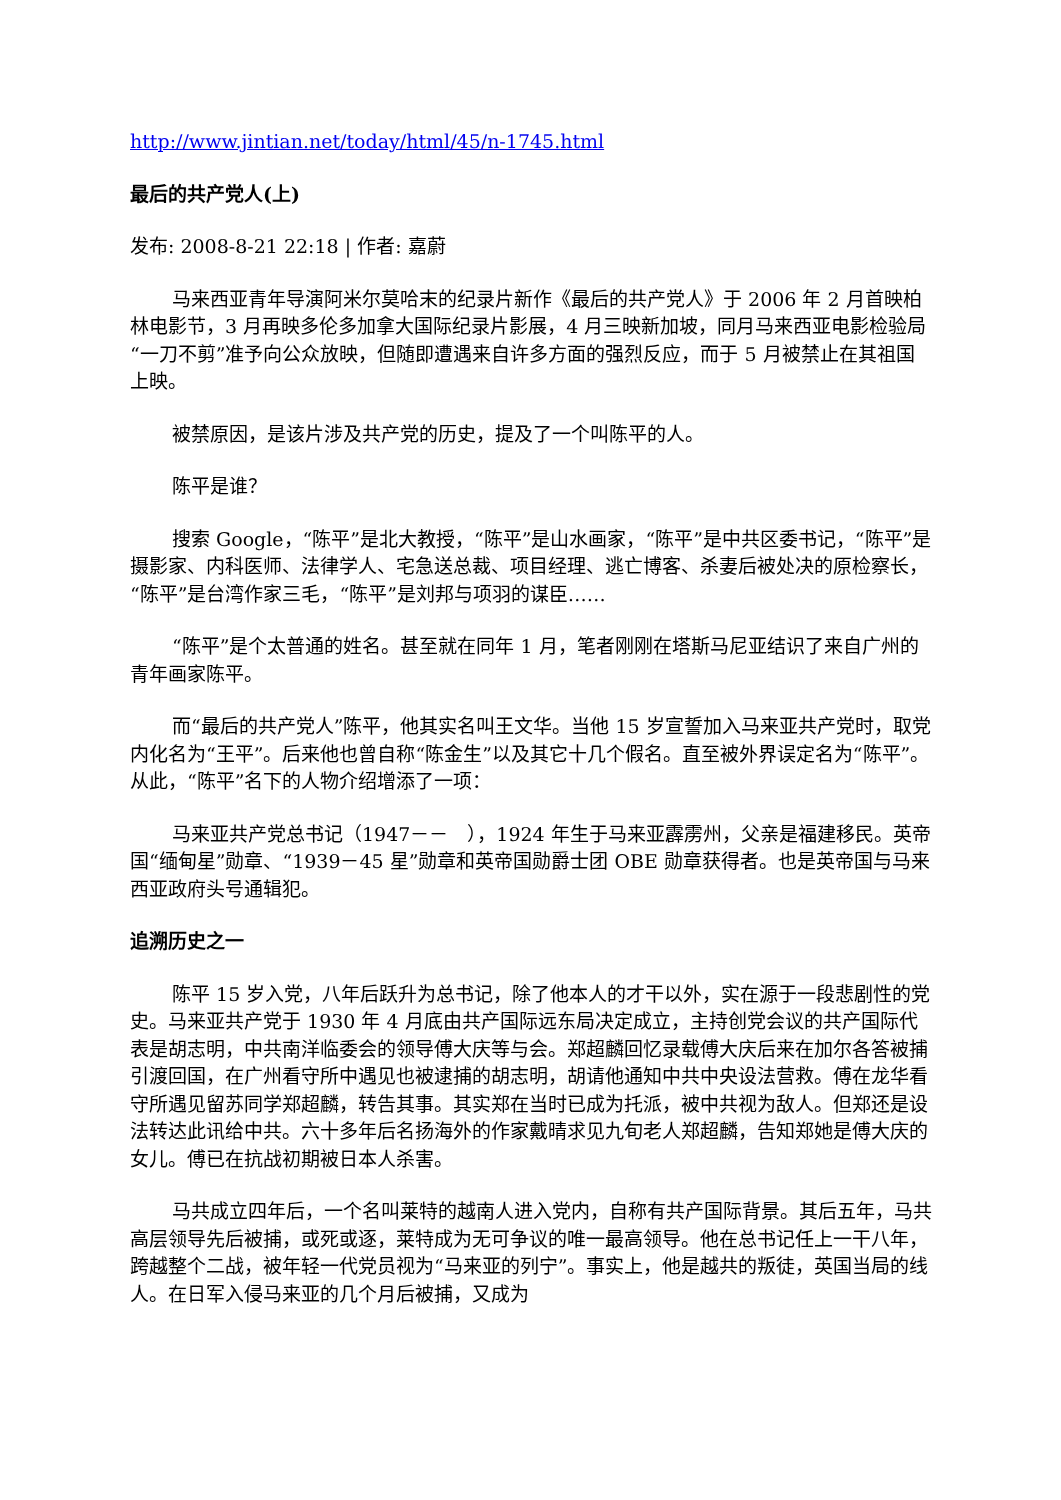http://www.jintian.net/today/html/45/n-1745.html
最后的共产党人(上)
发布: 2008-8-21 22:18 | 作者: 嘉蔚
马来西亚青年导演阿米尔莫哈末的纪录片新作《最后的共产党人》于 2006 年 2 月首映柏林电影节，3 月再映多伦多加拿大国际纪录片影展，4 月三映新加坡，同月马来西亚电影检验局“一刀不剪”准予向公众放映，但随即遭遇来自许多方面的强烈反应，而于 5 月被禁止在其祖国上映。
被禁原因，是该片涉及共产党的历史，提及了一个叫陈平的人。
陈平是谁？
搜索 Google，“陈平”是北大教授，“陈平”是山水画家，“陈平”是中共区委书记，“陈平”是摄影家、内科医师、法律学人、宅急送总裁、项目经理、逃亡博客、杀妻后被处决的原检察长，“陈平”是台湾作家三毛，“陈平”是刘邦与项羽的谋臣……
“陈平”是个太普通的姓名。甚至就在同年 1 月，笔者刚刚在塔斯马尼亚结识了来自广州的青年画家陈平。
而“最后的共产党人”陈平，他其实名叫王文华。当他 15 岁宣誓加入马来亚共产党时，取党内化名为“王平”。后来他也曾自称“陈金生”以及其它十几个假名。直至被外界误定名为“陈平”。从此，“陈平”名下的人物介绍增添了一项：
马来亚共产党总书记（1947－－　），1924 年生于马来亚霹雳州，父亲是福建移民。英帝国“缅甸星”勋章、“1939－45 星”勋章和英帝国勋爵士团 OBE 勋章获得者。也是英帝国与马来西亚政府头号通辑犯。
追溯历史之一
陈平 15 岁入党，八年后跃升为总书记，除了他本人的才干以外，实在源于一段悲剧性的党史。马来亚共产党于 1930 年 4 月底由共产国际远东局决定成立，主持创党会议的共产国际代表是胡志明，中共南洋临委会的领导傅大庆等与会。郑超麟回忆录载傅大庆后来在加尔各答被捕引渡回国，在广州看守所中遇见也被逮捕的胡志明，胡请他通知中共中央设法营救。傅在龙华看守所遇见留苏同学郑超麟，转告其事。其实郑在当时已成为托派，被中共视为敌人。但郑还是设法转达此讯给中共。六十多年后名扬海外的作家戴晴求见九旬老人郑超麟，告知郑她是傅大庆的女儿。傅已在抗战初期被日本人杀害。
马共成立四年后，一个名叫莱特的越南人进入党内，自称有共产国际背景。其后五年，马共高层领导先后被捕，或死或逐，莱特成为无可争议的唯一最高领导。他在总书记任上一干八年，跨越整个二战，被年轻一代党员视为“马来亚的列宁”。事实上，他是越共的叛徒，英国当局的线人。在日军入侵马来亚的几个月后被捕，又成为